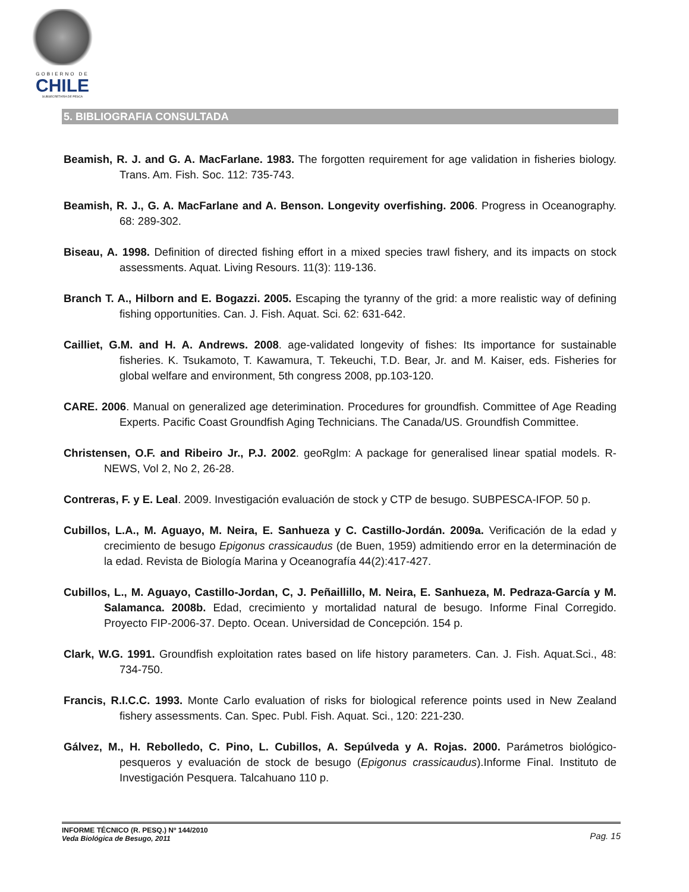GOBIERNO DE
CHILE
SUBSECRETARÍA DE PESCA
5. BIBLIOGRAFIA CONSULTADA
Beamish, R. J. and G. A. MacFarlane. 1983. The forgotten requirement for age validation in fisheries biology. Trans. Am. Fish. Soc. 112: 735-743.
Beamish, R. J., G. A. MacFarlane and A. Benson. Longevity overfishing. 2006. Progress in Oceanography. 68: 289-302.
Biseau, A. 1998. Definition of directed fishing effort in a mixed species trawl fishery, and its impacts on stock assessments. Aquat. Living Resours. 11(3): 119-136.
Branch T. A., Hilborn and E. Bogazzi. 2005. Escaping the tyranny of the grid: a more realistic way of defining fishing opportunities. Can. J. Fish. Aquat. Sci. 62: 631-642.
Cailliet, G.M. and H. A. Andrews. 2008. age-validated longevity of fishes: Its importance for sustainable fisheries. K. Tsukamoto, T. Kawamura, T. Tekeuchi, T.D. Bear, Jr. and M. Kaiser, eds. Fisheries for global welfare and environment, 5th congress 2008, pp.103-120.
CARE. 2006. Manual on generalized age deterimination. Procedures for groundfish. Committee of Age Reading Experts. Pacific Coast Groundfish Aging Technicians. The Canada/US. Groundfish Committee.
Christensen, O.F. and Ribeiro Jr., P.J. 2002. geoRglm: A package for generalised linear spatial models. R-NEWS, Vol 2, No 2, 26-28.
Contreras, F. y E. Leal. 2009. Investigación evaluación de stock y CTP de besugo. SUBPESCA-IFOP. 50 p.
Cubillos, L.A., M. Aguayo, M. Neira, E. Sanhueza y C. Castillo-Jordán. 2009a. Verificación de la edad y crecimiento de besugo Epigonus crassicaudus (de Buen, 1959) admitiendo error en la determinación de la edad. Revista de Biología Marina y Oceanografía 44(2):417-427.
Cubillos, L., M. Aguayo, Castillo-Jordan, C, J. Peñaillillo, M. Neira, E. Sanhueza, M. Pedraza-García y M. Salamanca. 2008b. Edad, crecimiento y mortalidad natural de besugo. Informe Final Corregido. Proyecto FIP-2006-37. Depto. Ocean. Universidad de Concepción. 154 p.
Clark, W.G. 1991. Groundfish exploitation rates based on life history parameters. Can. J. Fish. Aquat.Sci., 48: 734-750.
Francis, R.I.C.C. 1993. Monte Carlo evaluation of risks for biological reference points used in New Zealand fishery assessments. Can. Spec. Publ. Fish. Aquat. Sci., 120: 221-230.
Gálvez, M., H. Rebolledo, C. Pino, L. Cubillos, A. Sepúlveda y A. Rojas. 2000. Parámetros biológico-pesqueros y evaluación de stock de besugo (Epigonus crassicaudus).Informe Final. Instituto de Investigación Pesquera. Talcahuano 110 p.
INFORME TÉCNICO (R. PESQ.) Nº 144/2010
Veda Biológica de Besugo, 2011
Pag. 15